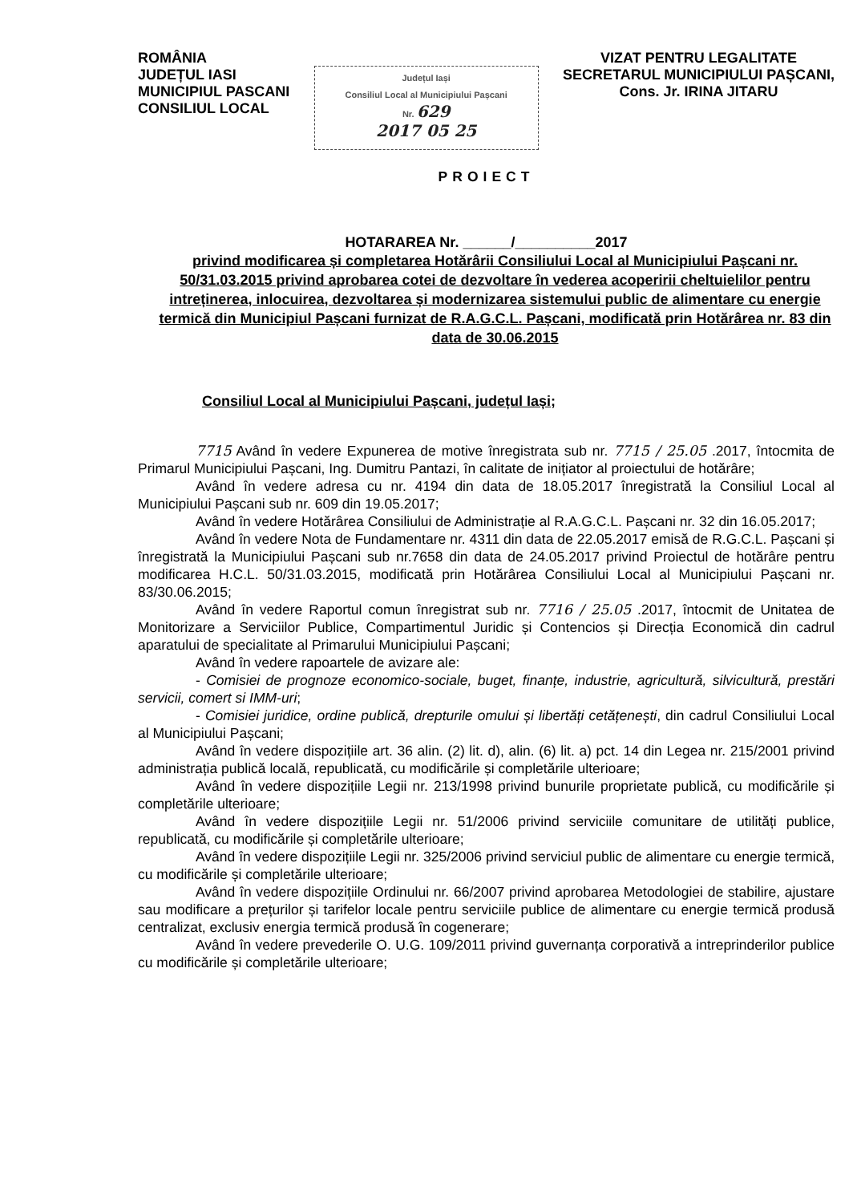ROMÂNIA
JUDEȚUL IASI
MUNICIPIUL PASCANI
CONSILIUL LOCAL
Județul Iași
Consiliul Local al Municipiului Pașcani
Nr. 629
2017 05 25
VIZAT PENTRU LEGALITATE
SECRETARUL MUNICIPIULUI PAȘCANI,
Cons. Jr. IRINA JITARU
PROIECT
HOTARAREA Nr. ______/__________2017
privind modificarea și completarea Hotărârii Consiliului Local al Municipiului Pașcani nr. 50/31.03.2015 privind aprobarea cotei de dezvoltare în vederea acoperirii cheltuielilor pentru intreținerea, inlocuirea, dezvoltarea și modernizarea sistemului public de alimentare cu energie termică din Municipiul Pașcani furnizat de R.A.G.C.L. Pașcani, modificată prin Hotărârea nr. 83 din data de 30.06.2015
Consiliul Local al Municipiului Pașcani, județul Iași;
7715 Având în vedere Expunerea de motive înregistrata sub nr. 7715 / 25.05 .2017, întocmita de Primarul Municipiului Pașcani, Ing. Dumitru Pantazi, în calitate de inițiator al proiectului de hotărâre;
Având în vedere adresa cu nr. 4194 din data de 18.05.2017 înregistrată la Consiliul Local al Municipiului Pașcani sub nr. 609 din 19.05.2017;
Având în vedere Hotărârea Consiliului de Administrație al R.A.G.C.L. Pașcani nr. 32 din 16.05.2017;
Având în vedere Nota de Fundamentare nr. 4311 din data de 22.05.2017 emisă de R.G.C.L. Pașcani și înregistrată la Municipiului Pașcani sub nr.7658 din data de 24.05.2017 privind Proiectul de hotărâre pentru modificarea H.C.L. 50/31.03.2015, modificată prin Hotărârea Consiliului Local al Municipiului Pașcani nr. 83/30.06.2015;
Având în vedere Raportul comun înregistrat sub nr. 7716 / 25.05 .2017, întocmit de Unitatea de Monitorizare a Serviciilor Publice, Compartimentul Juridic și Contencios și Direcția Economică din cadrul aparatului de specialitate al Primarului Municipiului Pașcani;
Având în vedere rapoartele de avizare ale:
- Comisiei de prognoze economico-sociale, buget, finanțe, industrie, agricultură, silvicultură, prestări servicii, comert si IMM-uri;
- Comisiei juridice, ordine publică, drepturile omului și libertăți cetățenești, din cadrul Consiliului Local al Municipiului Pașcani;
Având în vedere dispozițiile art. 36 alin. (2) lit. d), alin. (6) lit. a) pct. 14 din Legea nr. 215/2001 privind administrația publică locală, republicată, cu modificările și completările ulterioare;
Având în vedere dispozițiile Legii nr. 213/1998 privind bunurile proprietate publică, cu modificările și completările ulterioare;
Având în vedere dispozițiile Legii nr. 51/2006 privind serviciile comunitare de utilități publice, republicată, cu modificările și completările ulterioare;
Având în vedere dispozițiile Legii nr. 325/2006 privind serviciul public de alimentare cu energie termică, cu modificările și completările ulterioare;
Având în vedere dispozițiile Ordinului nr. 66/2007 privind aprobarea Metodologiei de stabilire, ajustare sau modificare a prețurilor și tarifelor locale pentru serviciile publice de alimentare cu energie termică produsă centralizat, exclusiv energia termică produsă în cogenerare;
Având în vedere prevederile O. U.G. 109/2011 privind guvernanța corporativă a intreprinderilor publice cu modificările și completările ulterioare;